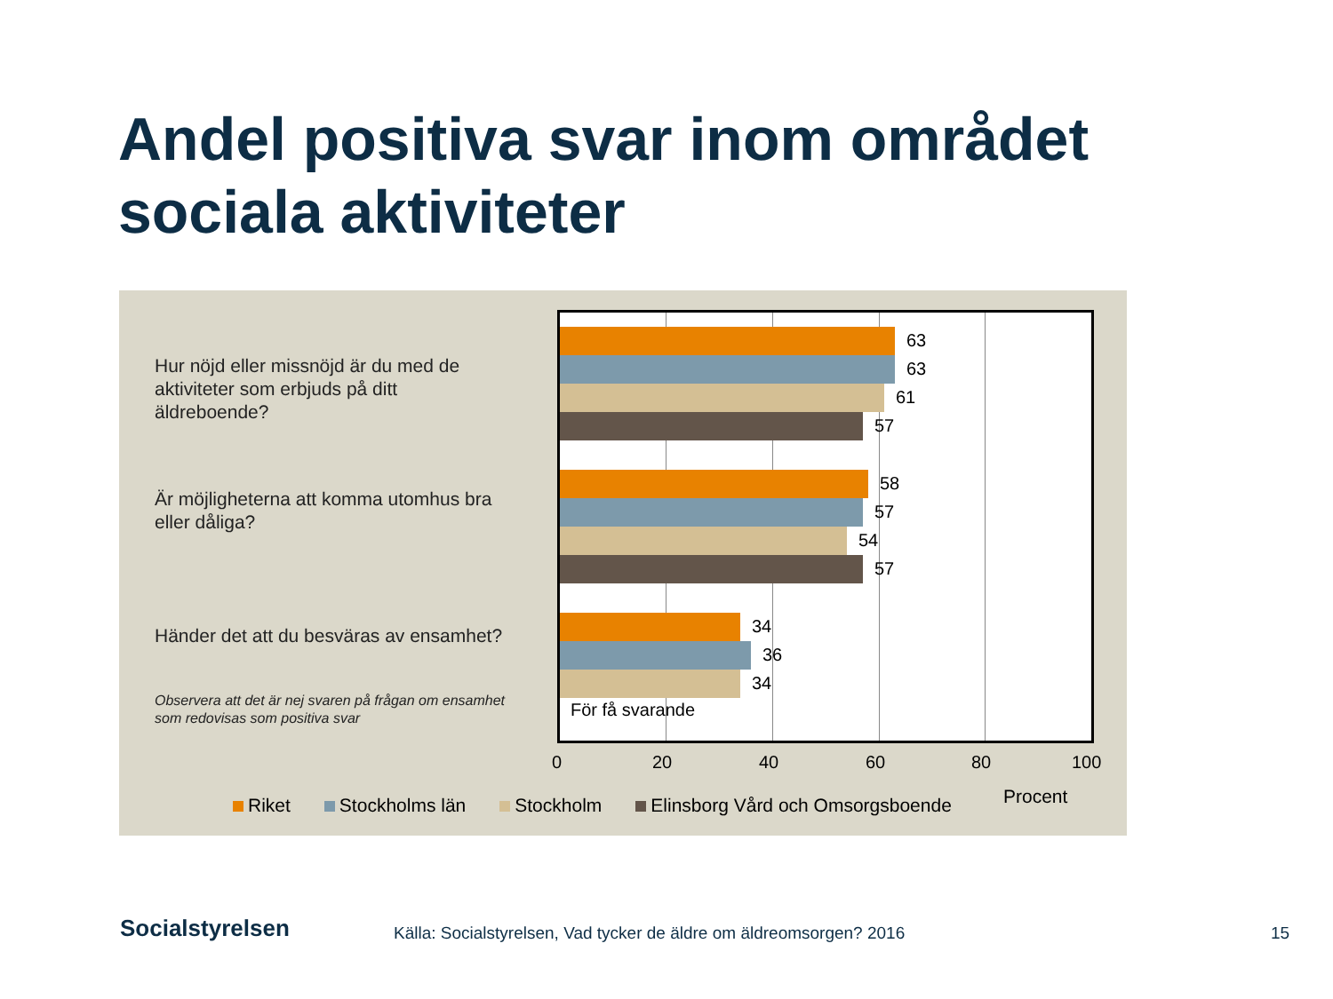Andel positiva svar inom området
sociala aktiviteter
Hur nöjd eller missnöjd är du med de aktiviteter som erbjuds på ditt äldreboende?
Är möjligheterna att komma utomhus bra eller dåliga?
Händer det att du besväras av ensamhet?
Observera att det är nej svaren på frågan om ensamhet som redovisas som positiva svar
63
63
61
57
58
57
54
57
34
36
34
För få svarande
0 20 40 60 80 100
Riket Stockholms län Stockholm Elinsborg Vård och Omsorgsboende
Procent
Socialstyrelsen
Källa: Socialstyrelsen, Vad tycker de äldre om äldreomsorgen? 2016
15